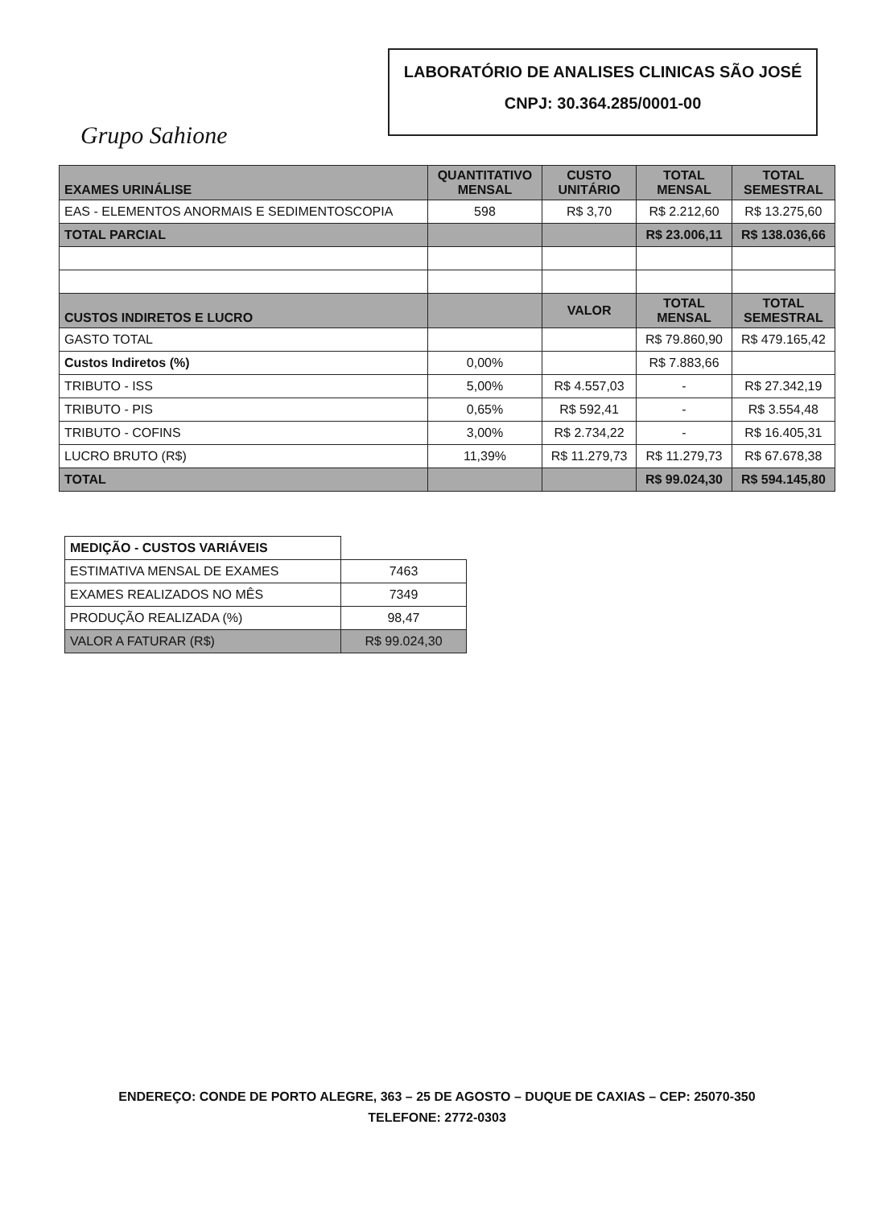Grupo Sahione
LABORATÓRIO DE ANALISES CLINICAS SÃO JOSÉ
CNPJ: 30.364.285/0001-00
| EXAMES URINÁLISE | QUANTITATIVO MENSAL | CUSTO UNITÁRIO | TOTAL MENSAL | TOTAL SEMESTRAL |
| --- | --- | --- | --- | --- |
| EAS - ELEMENTOS ANORMAIS E SEDIMENTOSCOPIA | 598 | R$ 3,70 | R$ 2.212,60 | R$ 13.275,60 |
| TOTAL PARCIAL | | | R$ 23.006,11 | R$ 138.036,66 |
| CUSTOS INDIRETOS E LUCRO | | VALOR | TOTAL MENSAL | TOTAL SEMESTRAL |
| GASTO TOTAL | | | R$ 79.860,90 | R$ 479.165,42 |
| Custos Indiretos (%) | 0,00% | | R$ 7.883,66 | |
| TRIBUTO - ISS | 5,00% | R$ 4.557,03 | - | R$ 27.342,19 |
| TRIBUTO - PIS | 0,65% | R$ 592,41 | - | R$ 3.554,48 |
| TRIBUTO - COFINS | 3,00% | R$ 2.734,22 | - | R$ 16.405,31 |
| LUCRO BRUTO (R$) | 11,39% | R$ 11.279,73 | R$ 11.279,73 | R$ 67.678,38 |
| TOTAL | | | R$ 99.024,30 | R$ 594.145,80 |
| MEDIÇÃO - CUSTOS VARIÁVEIS | |
| ESTIMATIVA MENSAL DE EXAMES | 7463 |
| EXAMES REALIZADOS NO MÊS | 7349 |
| PRODUÇÃO REALIZADA (%) | 98,47 |
| VALOR A FATURAR (R$) | R$ 99.024,30 |
ENDEREÇO: CONDE DE PORTO ALEGRE, 363 – 25 DE AGOSTO – DUQUE DE CAXIAS – CEP: 25070-350
TELEFONE: 2772-0303